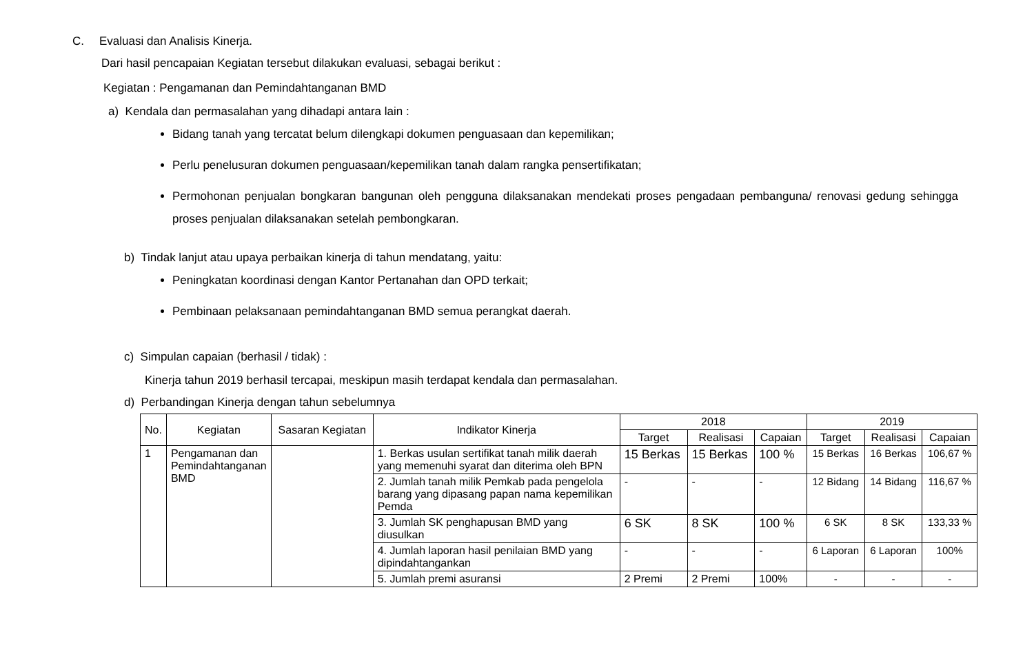C. Evaluasi dan Analisis Kinerja.
Dari hasil pencapaian Kegiatan tersebut dilakukan evaluasi, sebagai berikut :
Kegiatan : Pengamanan dan Pemindahtanganan BMD
a) Kendala dan permasalahan yang dihadapi antara lain :
Bidang tanah yang tercatat belum dilengkapi dokumen penguasaan dan kepemilikan;
Perlu penelusuran dokumen penguasaan/kepemilikan tanah dalam rangka pensertifikatan;
Permohonan penjualan bongkaran bangunan oleh pengguna dilaksanakan mendekati proses pengadaan pembanguna/ renovasi gedung sehingga proses penjualan dilaksanakan setelah pembongkaran.
b) Tindak lanjut atau upaya perbaikan kinerja di tahun mendatang, yaitu:
Peningkatan koordinasi dengan Kantor Pertanahan dan OPD terkait;
Pembinaan pelaksanaan pemindahtanganan BMD semua perangkat daerah.
c) Simpulan capaian (berhasil / tidak) :
Kinerja tahun 2019 berhasil tercapai, meskipun masih terdapat kendala dan permasalahan.
d) Perbandingan Kinerja dengan tahun sebelumnya
| No. | Kegiatan | Sasaran Kegiatan | Indikator Kinerja | 2018 | | | 2019 | | |
| --- | --- | --- | --- | --- | --- | --- | --- | --- | --- |
| | | | | Target | Realisasi | Capaian | Target | Realisasi | Capaian |
| 1 | Pengamanan dan Pemindahtanganan BMD | | 1. Berkas usulan sertifikat tanah milik daerah yang memenuhi syarat dan diterima oleh BPN | 15 Berkas | 15 Berkas | 100 % | 15 Berkas | 16 Berkas | 106,67 % |
| | | | 2. Jumlah tanah milik Pemkab pada pengelola barang yang dipasang papan nama kepemilikan Pemda | - | - | - | 12 Bidang | 14 Bidang | 116,67 % |
| | | | 3. Jumlah SK penghapusan BMD yang diusulkan | 6 SK | 8 SK | 100 % | 6 SK | 8 SK | 133,33 % |
| | | | 4. Jumlah laporan hasil penilaian BMD yang dipindahtangankan | - | - | - | 6 Laporan | 6 Laporan | 100% |
| | | | 5. Jumlah premi asuransi | 2 Premi | 2 Premi | 100% | - | - | - |